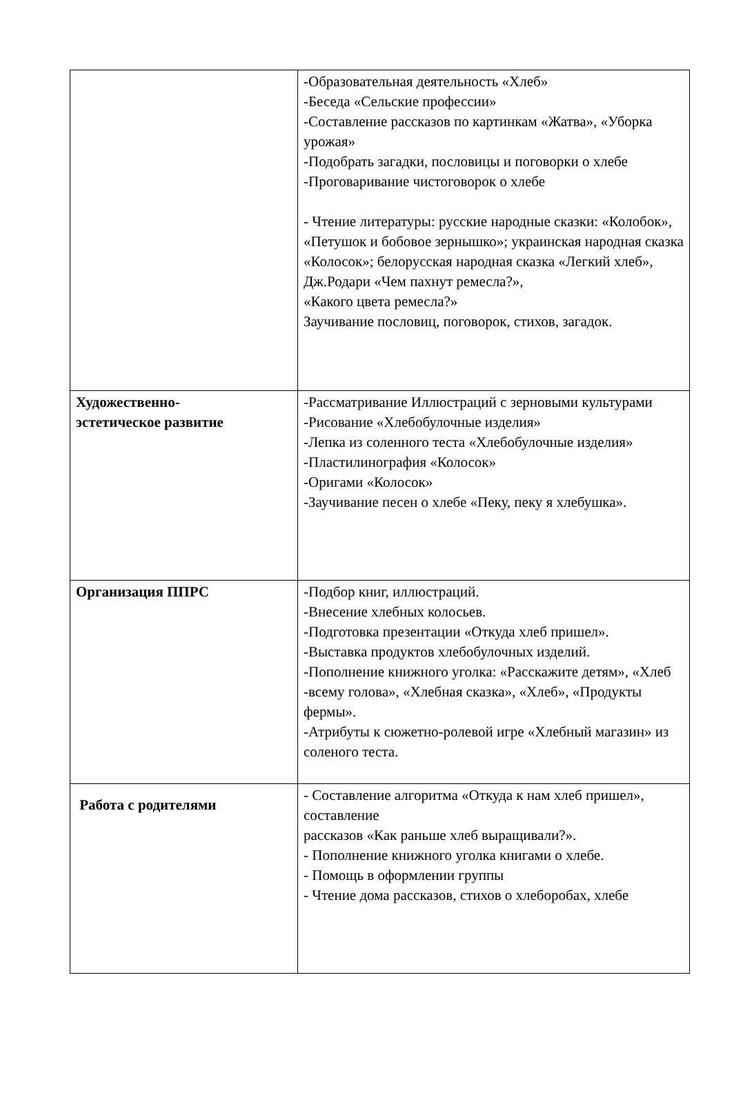| | -Образовательная деятельность «Хлеб» -Беседа «Сельские профессии» -Составление рассказов по картинкам «Жатва», «Уборка урожая» -Подобрать загадки, пословицы и поговорки о хлебе -Проговаривание чистоговорок о хлебе - Чтение литературы: русские народные сказки: «Колобок», «Петушок и бобовое зернышко»; украинская народная сказка «Колосок»; белорусская народная сказка «Легкий хлеб», Дж.Родари «Чем пахнут ремесла?», «Какого цвета ремесла?» Заучивание пословиц, поговорок, стихов, загадок. |
| Художественно- эстетическое развитие | -Рассматривание Иллюстраций с зерновыми культурами -Рисование «Хлебобулочные изделия» -Лепка из соленного теста «Хлебобулочные изделия» -Пластилинография «Колосок» -Оригами «Колосок» -Заучивание песен о хлебе «Пеку, пеку я хлебушка». |
| Организация ППРС | -Подбор книг, иллюстраций. -Внесение хлебных колосьев. -Подготовка презентации «Откуда хлеб пришел». -Выставка продуктов хлебобулочных изделий. -Пополнение книжного уголка: «Расскажите детям», «Хлеб -всему голова», «Хлебная сказка», «Хлеб», «Продукты фермы». -Атрибуты к сюжетно-ролевой игре «Хлебный магазин» из соленого теста. |
| Работа с родителями | - Составление алгоритма «Откуда к нам хлеб пришел», составление рассказов «Как раньше хлеб выращивали?». - Пополнение книжного уголка книгами о хлебе. - Помощь в оформлении группы - Чтение дома рассказов, стихов о хлеборобах, хлебе |